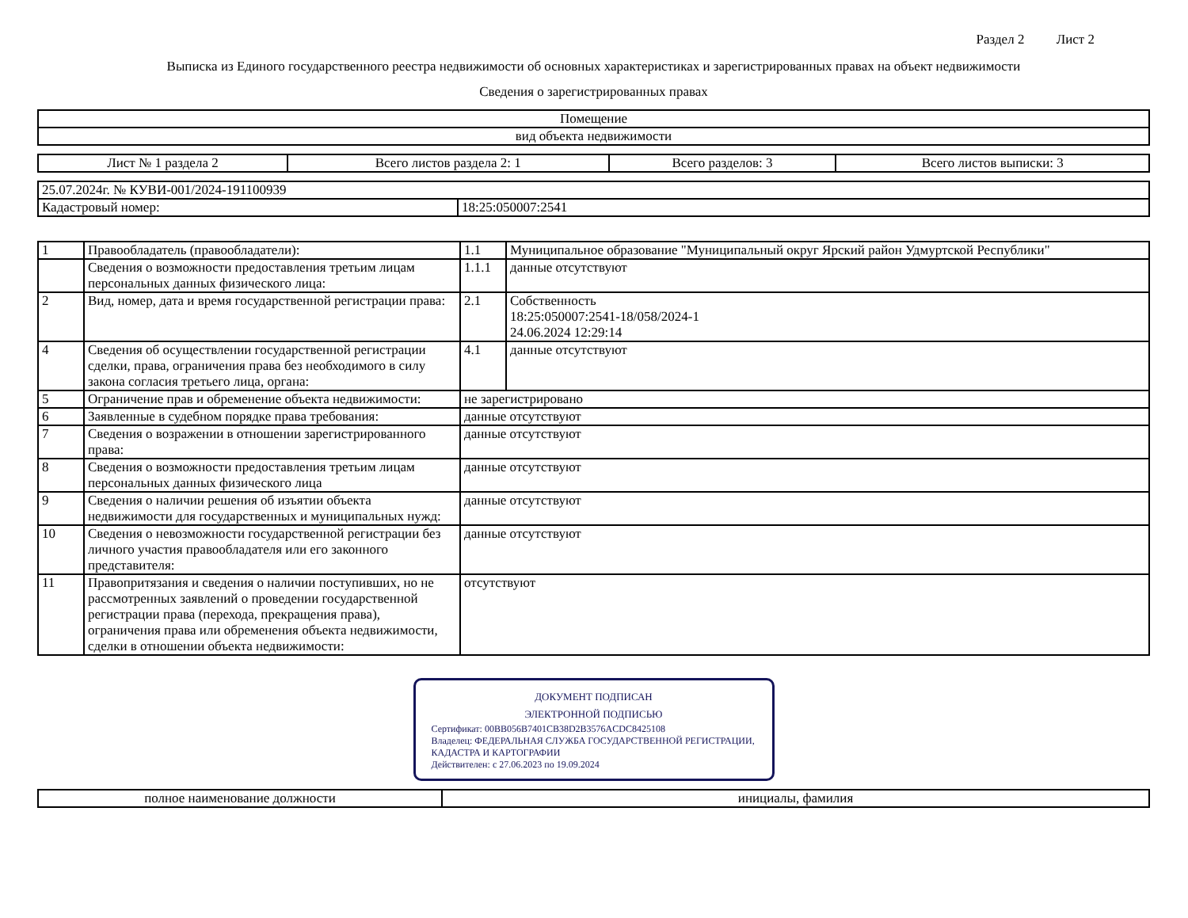Раздел 2 Лист 2
Выписка из Единого государственного реестра недвижимости об основных характеристиках и зарегистрированных правах на объект недвижимости
Сведения о зарегистрированных правах
| Помещение |
| вид объекта недвижимости |
| Лист № 1 раздела 2 | Всего листов раздела 2: 1 | Всего разделов: 3 | Всего листов выписки: 3 |
| 25.07.2024г. № КУВИ-001/2024-191100939 | |
| Кадастровый номер: | 18:25:050007:2541 |
| 1 | Правообладатель (правообладатели): | 1.1 | Муниципальное образование "Муниципальный округ Ярский район Удмуртской Республики" |
| | Сведения о возможности предоставления третьим лицам персональных данных физического лица: | 1.1.1 | данные отсутствуют |
| 2 | Вид, номер, дата и время государственной регистрации права: | 2.1 | Собственность 18:25:050007:2541-18/058/2024-1 24.06.2024 12:29:14 |
| 4 | Сведения об осуществлении государственной регистрации сделки, права, ограничения права без необходимого в силу закона согласия третьего лица, органа: | 4.1 | данные отсутствуют |
| 5 | Ограничение прав и обременение объекта недвижимости: | не зарегистрировано | |
| 6 | Заявленные в судебном порядке права требования: | данные отсутствуют | |
| 7 | Сведения о возражении в отношении зарегистрированного права: | данные отсутствуют | |
| 8 | Сведения о возможности предоставления третьим лицам персональных данных физического лица | данные отсутствуют | |
| 9 | Сведения о наличии решения об изъятии объекта недвижимости для государственных и муниципальных нужд: | данные отсутствуют | |
| 10 | Сведения о невозможности государственной регистрации без личного участия правообладателя или его законного представителя: | данные отсутствуют | |
| 11 | Правопритязания и сведения о наличии поступивших, но не рассмотренных заявлений о проведении государственной регистрации права (перехода, прекращения права), ограничения права или обременения объекта недвижимости, сделки в отношении объекта недвижимости: | отсутствуют | |
ДОКУМЕНТ ПОДПИСАН
ЭЛЕКТРОННОЙ ПОДПИСЬЮ
Сертификат: 00BB056B7401CB38D2B3576ACDC8425108
Владелец: ФЕДЕРАЛЬНАЯ СЛУЖБА ГОСУДАРСТВЕННОЙ РЕГИСТРАЦИИ, КАДАСТРА И КАРТОГРАФИИ
Действителен: с 27.06.2023 по 19.09.2024
| полное наименование должности | инициалы, фамилия |